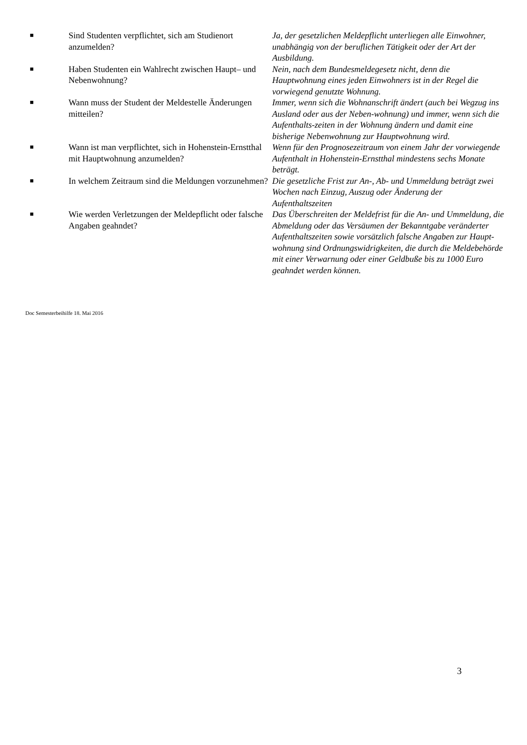| ■ | Sind Studenten verpflichtet, sich am Studienort anzumelden? | Ja, der gesetzlichen Meldepflicht unterliegen alle Einwohner, unabhängig von der beruflichen Tätigkeit oder der Art der Ausbildung. |
| ■ | Haben Studenten ein Wahlrecht zwischen Haupt– und Nebenwohnung? | Nein, nach dem Bundesmeldegesetz nicht, denn die Hauptwohnung eines jeden Einwohners ist in der Regel die vorwiegend genutzte Wohnung. |
| ■ | Wann muss der Student der Meldestelle Änderungen mitteilen? | Immer, wenn sich die Wohnanschrift ändert (auch bei Wegzug ins Ausland oder aus der Neben-wohnung) und immer, wenn sich die Aufenthalts-zeiten in der Wohnung ändern und damit eine bisherige Nebenwohnung zur Hauptwohnung wird. |
| ■ | Wann ist man verpflichtet, sich in Hohenstein-Ernstthal mit Hauptwohnung anzumelden? | Wenn für den Prognosezeitraum von einem Jahr der vorwiegende Aufenthalt in Hohenstein-Ernstthal mindestens sechs Monate beträgt. |
| ■ | In welchem Zeitraum sind die Meldungen vorzunehmen? | Die gesetzliche Frist zur An-, Ab- und Ummeldung beträgt zwei Wochen nach Einzug, Auszug oder Änderung der Aufenthaltszeiten |
| ■ | Wie werden Verletzungen der Meldepflicht oder falsche Angaben geahndet? | Das Überschreiten der Meldefrist für die An- und Ummeldung, die Abmeldung oder das Versäumen der Bekanntgabe veränderter Aufenthaltszeiten sowie vorsätzlich falsche Angaben zur Haupt-wohnung sind Ordnungswidrigkeiten, die durch die Meldebehörde mit einer Verwarnung oder einer Geldbuße bis zu 1000 Euro geahndet werden können. |
Doc Semesterbeihilfe 18. Mai 2016
3